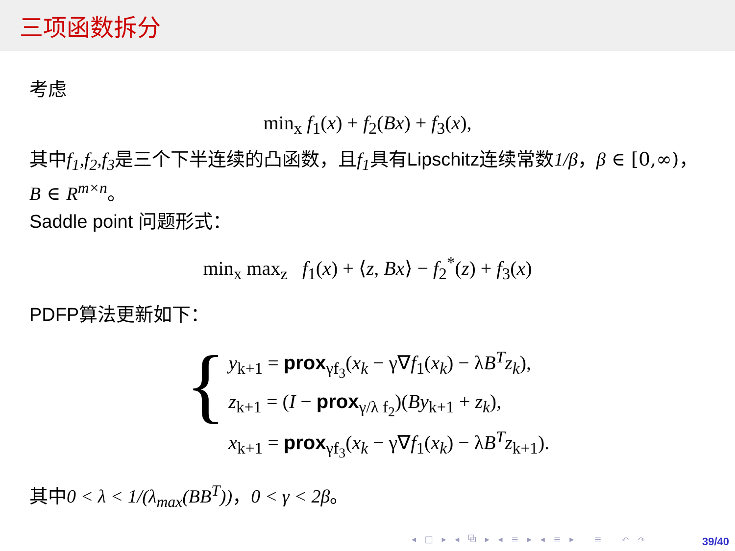三项函数拆分
考虑
min<sub>x</sub> f<sub>1</sub>(x) + f<sub>2</sub>(Bx) + f<sub>3</sub>(x),
其中f<sub>1</sub>,f<sub>2</sub>,f<sub>3</sub>是三个下半连续的凸函数，且f<sub>1</sub>具有Lipschitz连续常数1/β，β ∈ [0,∞)，B ∈ R<sup>m×n</sup>。
Saddle point 问题形式：
min<sub>x</sub> max<sub>z</sub> f<sub>1</sub>(x) + ⟨z, Bx⟩ − f<sub>2</sub><sup>*</sup>(z) + f<sub>3</sub>(x)
PDFP算法更新如下：
{
y<sub>k+1</sub> = prox<sub>γf<sub>3</sub></sub>(x<sub>k</sub> − γ∇f<sub>1</sub>(x<sub>k</sub>) − λB<sup>T</sup>z<sub>k</sub>),
z<sub>k+1</sub> = (I − prox<sub>γ/λ f<sub>2</sub></sub>)(By<sub>k+1</sub> + z<sub>k</sub>),
x<sub>k+1</sub> = prox<sub>γf<sub>3</sub></sub>(x<sub>k</sub> − γ∇f<sub>1</sub>(x<sub>k</sub>) − λB<sup>T</sup>z<sub>k+1</sub>).
其中0 < λ < 1/(λ<sub>max</sub>(BB<sup>T</sup>))，0 < γ < 2β。
◂ □ ▸ ◂ ⧉ ▸ ◂ ≡ ▸ ◂ ≡ ▸ ≡ ↶ ↷
39/40